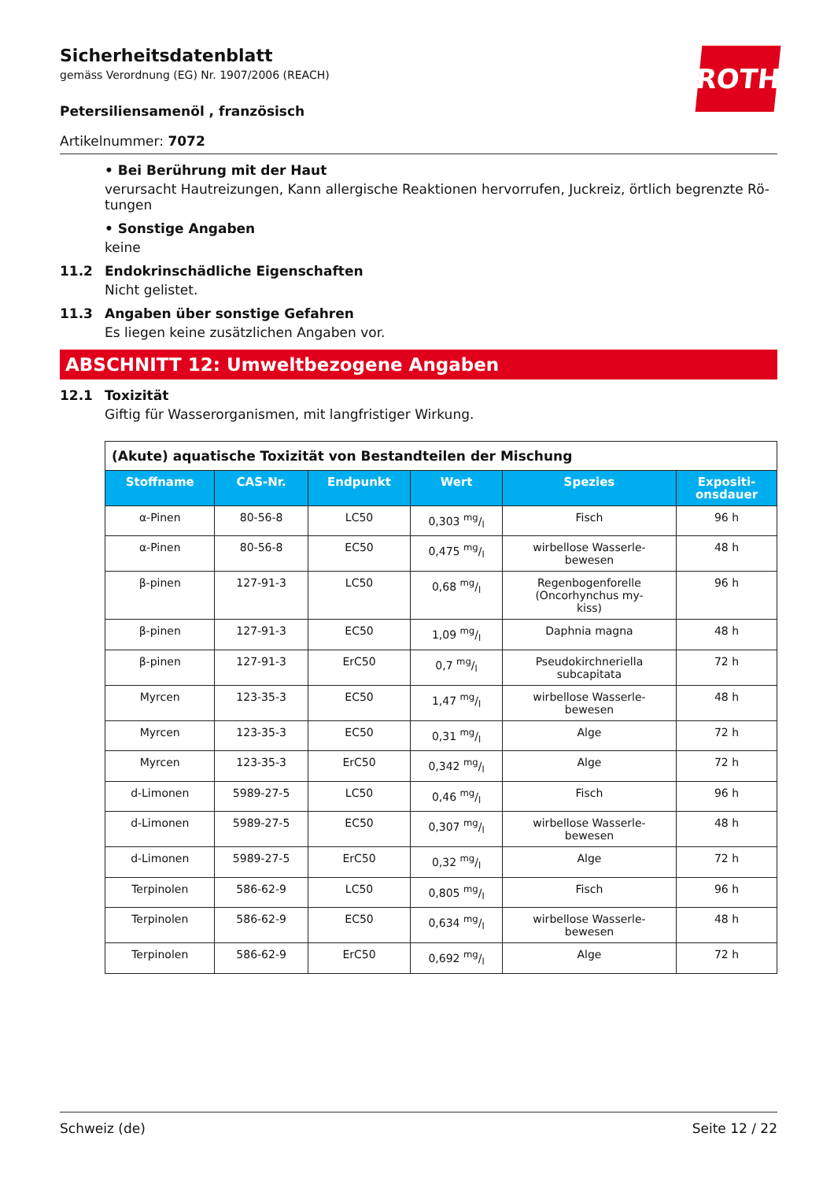ROTH
Sicherheitsdatenblatt
gemäss Verordnung (EG) Nr. 1907/2006 (REACH)
Petersiliensamenöl , französisch
Artikelnummer: 7072
• Bei Berührung mit der Haut
verursacht Hautreizungen, Kann allergische Reaktionen hervorrufen, Juckreiz, örtlich begrenzte Rö-tungen
• Sonstige Angaben
keine
11.2 Endokrinschädliche Eigenschaften
Nicht gelistet.
11.3 Angaben über sonstige Gefahren
Es liegen keine zusätzlichen Angaben vor.
ABSCHNITT 12: Umweltbezogene Angaben
12.1 Toxizität
Giftig für Wasserorganismen, mit langfristiger Wirkung.
| (Akute) aquatische Toxizität von Bestandteilen der Mischung | | | | | |
| --- | --- | --- | --- | --- | --- |
| Stoffname | CAS-Nr. | Endpunkt | Wert | Spezies | Expositi- onsdauer |
| α-Pinen | 80-56-8 | LC50 | 0,303 mg/l | Fisch | 96 h |
| α-Pinen | 80-56-8 | EC50 | 0,475 mg/l | wirbellose Wasserle- bewesen | 48 h |
| β-pinen | 127-91-3 | LC50 | 0,68 mg/l | Regenbogenforelle (Oncorhynchus my- kiss) | 96 h |
| β-pinen | 127-91-3 | EC50 | 1,09 mg/l | Daphnia magna | 48 h |
| β-pinen | 127-91-3 | ErC50 | 0,7 mg/l | Pseudokirchneriella subcapitata | 72 h |
| Myrcen | 123-35-3 | EC50 | 1,47 mg/l | wirbellose Wasserle- bewesen | 48 h |
| Myrcen | 123-35-3 | EC50 | 0,31 mg/l | Alge | 72 h |
| Myrcen | 123-35-3 | ErC50 | 0,342 mg/l | Alge | 72 h |
| d-Limonen | 5989-27-5 | LC50 | 0,46 mg/l | Fisch | 96 h |
| d-Limonen | 5989-27-5 | EC50 | 0,307 mg/l | wirbellose Wasserle- bewesen | 48 h |
| d-Limonen | 5989-27-5 | ErC50 | 0,32 mg/l | Alge | 72 h |
| Terpinolen | 586-62-9 | LC50 | 0,805 mg/l | Fisch | 96 h |
| Terpinolen | 586-62-9 | EC50 | 0,634 mg/l | wirbellose Wasserle- bewesen | 48 h |
| Terpinolen | 586-62-9 | ErC50 | 0,692 mg/l | Alge | 72 h |
Schweiz (de) Seite 12 / 22